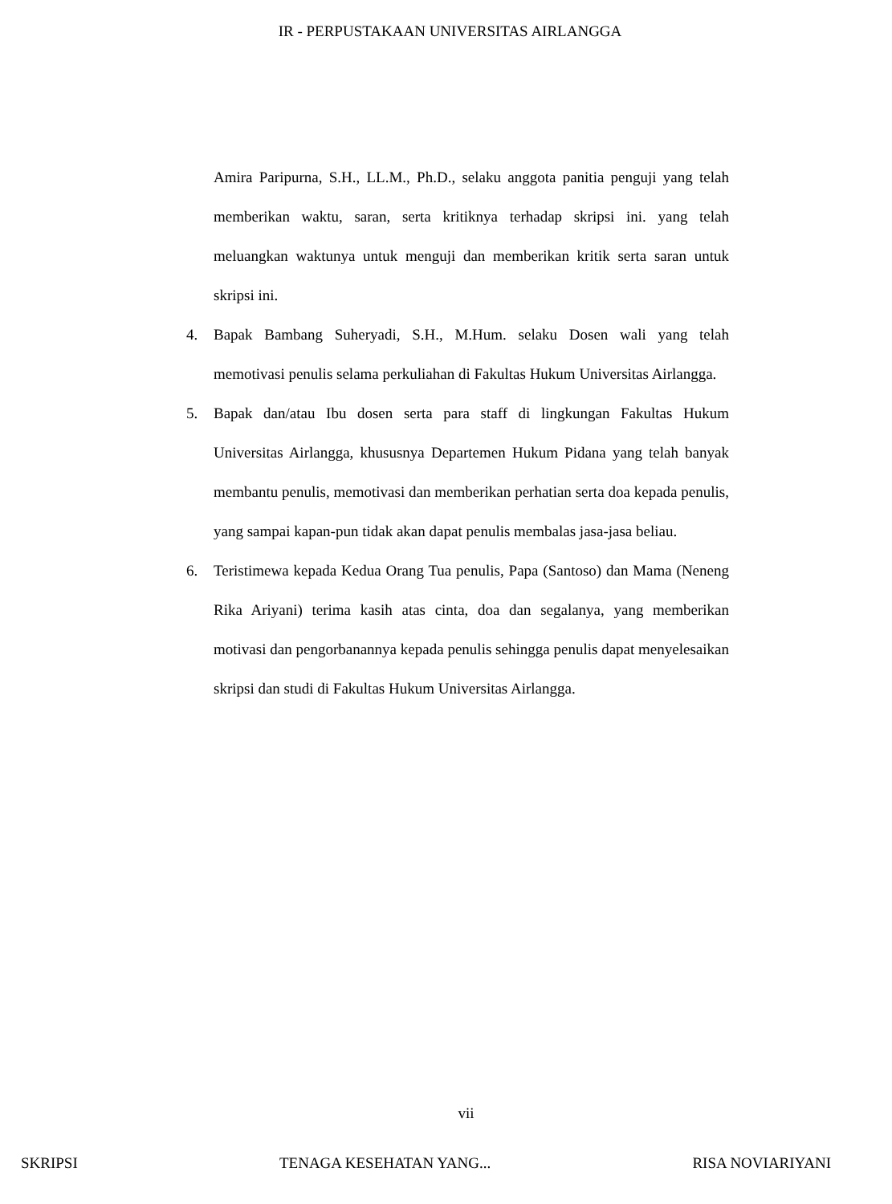IR - PERPUSTAKAAN UNIVERSITAS AIRLANGGA
Amira Paripurna, S.H., LL.M., Ph.D., selaku anggota panitia penguji yang telah memberikan waktu, saran, serta kritiknya terhadap skripsi ini. yang telah meluangkan waktunya untuk menguji dan memberikan kritik serta saran untuk skripsi ini.
4. Bapak Bambang Suheryadi, S.H., M.Hum. selaku Dosen wali yang telah memotivasi penulis selama perkuliahan di Fakultas Hukum Universitas Airlangga.
5. Bapak dan/atau Ibu dosen serta para staff di lingkungan Fakultas Hukum Universitas Airlangga, khususnya Departemen Hukum Pidana yang telah banyak membantu penulis, memotivasi dan memberikan perhatian serta doa kepada penulis, yang sampai kapan-pun tidak akan dapat penulis membalas jasa-jasa beliau.
6. Teristimewa kepada Kedua Orang Tua penulis, Papa (Santoso) dan Mama (Neneng Rika Ariyani) terima kasih atas cinta, doa dan segalanya, yang memberikan motivasi dan pengorbanannya kepada penulis sehingga penulis dapat menyelesaikan skripsi dan studi di Fakultas Hukum Universitas Airlangga.
vii
SKRIPSI TENAGA KESEHATAN YANG... RISA NOVIARIYANI